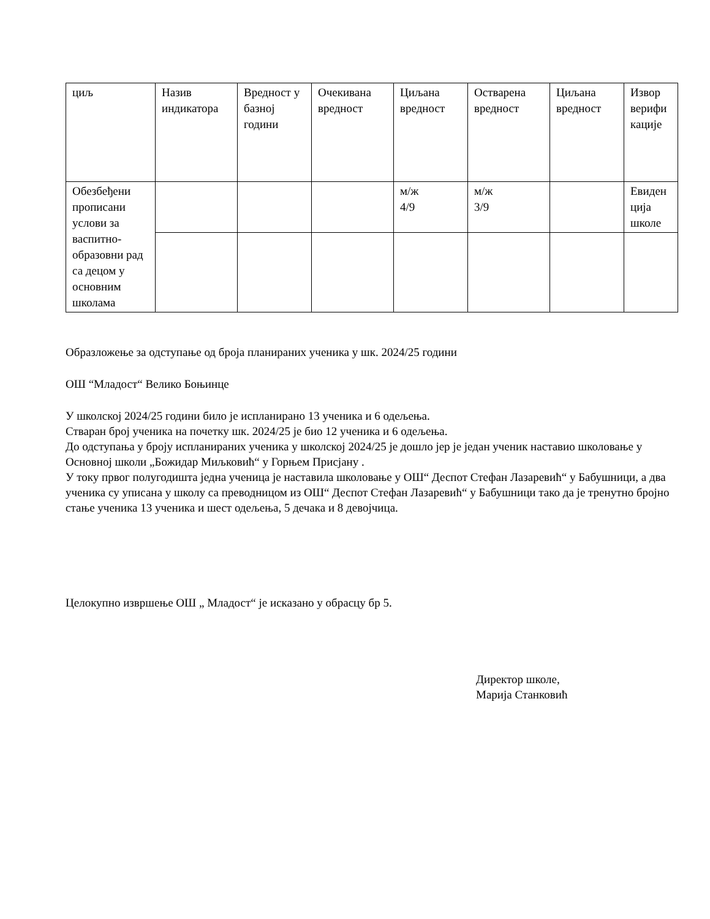| циљ | Назив индикатора | Вредност у базној години | Очекивана вредност | Циљана вредност | Остварена вредност | Циљана вредност | Извор верифи кације |
| Обезбеђени прописани услови за васпитно-образовни рад са децом у основним школама | | | | м/ж 4/9 | м/ж 3/9 | | Евиден ција школе |
Образложење за одступање од броја планираних ученика у шк. 2024/25 години
ОШ “Младост“ Велико Боњинце
У школској 2024/25 години било је испланирано 13 ученика и 6 одељења.
Стваран број ученика на почетку шк. 2024/25 је био 12 ученика и 6 одељења.
До одступања у броју испланираних ученика у школској 2024/25 је дошло јер је један ученик наставио школовање у Основној школи „Божидар Миљковић“ у Горњем Присјану .
У току првог полугодишта једна ученица је наставила школовање у ОШ“ Деспот Стефан Лазаревић“ у Бабушници, а два ученика су уписана у школу са преводницом из ОШ“ Деспот Стефан Лазаревић“ у Бабушници тако да је тренутно бројно стање ученика 13 ученика и шест одељења, 5 дечака и 8 девојчица.
Целокупно извршење ОШ „ Младост“ је исказано у обрасцу бр 5.
Директор школе,
Марија Станковић